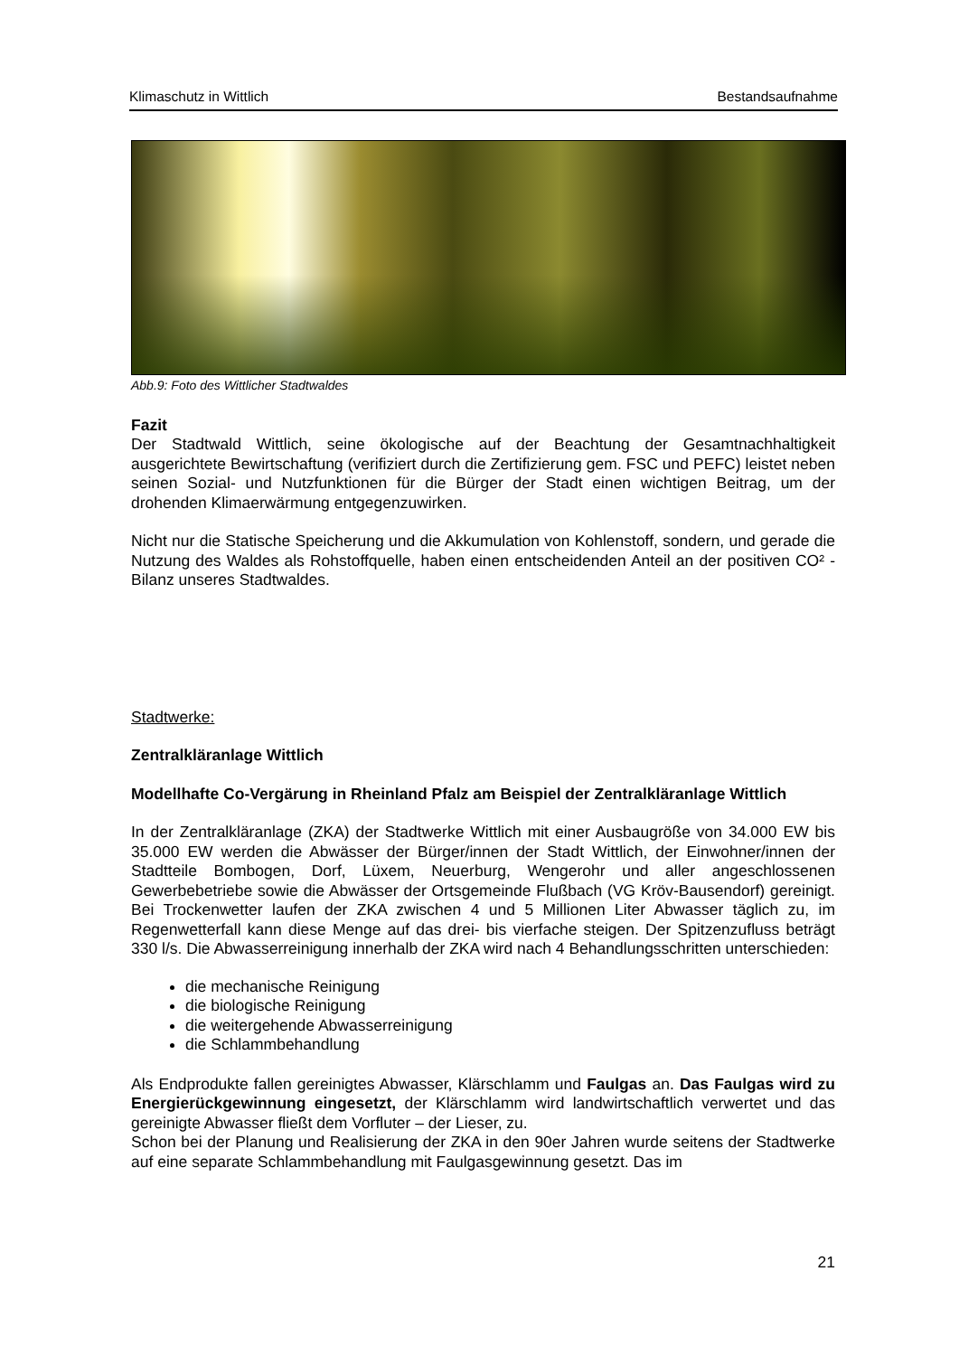Klimaschutz in Wittlich Bestandsaufnahme
Abb.9: Foto des Wittlicher Stadtwaldes
Fazit
Der Stadtwald Wittlich, seine ökologische auf der Beachtung der Gesamtnachhaltigkeit ausgerichtete Bewirtschaftung (verifiziert durch die Zertifizierung gem. FSC und PEFC) leistet neben seinen Sozial- und Nutzfunktionen für die Bürger der Stadt einen wichtigen Beitrag, um der drohenden Klimaerwärmung entgegenzuwirken.
Nicht nur die Statische Speicherung und die Akkumulation von Kohlenstoff, sondern, und gerade die Nutzung des Waldes als Rohstoffquelle, haben einen entscheidenden Anteil an der positiven CO² - Bilanz unseres Stadtwaldes.
Stadtwerke:
Zentralkläranlage Wittlich
Modellhafte Co-Vergärung in Rheinland Pfalz am Beispiel der Zentralkläranlage Wittlich
In der Zentralkläranlage (ZKA) der Stadtwerke Wittlich mit einer Ausbaugröße von 34.000 EW bis 35.000 EW werden die Abwässer der Bürger/innen der Stadt Wittlich, der Einwohner/innen der Stadtteile Bombogen, Dorf, Lüxem, Neuerburg, Wengerohr und aller angeschlossenen Gewerbebetriebe sowie die Abwässer der Ortsgemeinde Flußbach (VG Kröv-Bausendorf) gereinigt. Bei Trockenwetter laufen der ZKA zwischen 4 und 5 Millionen Liter Abwasser täglich zu, im Regenwetterfall kann diese Menge auf das drei- bis vierfache steigen. Der Spitzenzufluss beträgt 330 l/s. Die Abwasserreinigung innerhalb der ZKA wird nach 4 Behandlungsschritten unterschieden:
die mechanische Reinigung
die biologische Reinigung
die weitergehende Abwasserreinigung
die Schlammbehandlung
Als Endprodukte fallen gereinigtes Abwasser, Klärschlamm und Faulgas an. Das Faulgas wird zu Energierückgewinnung eingesetzt, der Klärschlamm wird landwirtschaftlich verwertet und das gereinigte Abwasser fließt dem Vorfluter – der Lieser, zu.
Schon bei der Planung und Realisierung der ZKA in den 90er Jahren wurde seitens der Stadtwerke auf eine separate Schlammbehandlung mit Faulgasgewinnung gesetzt. Das im
21